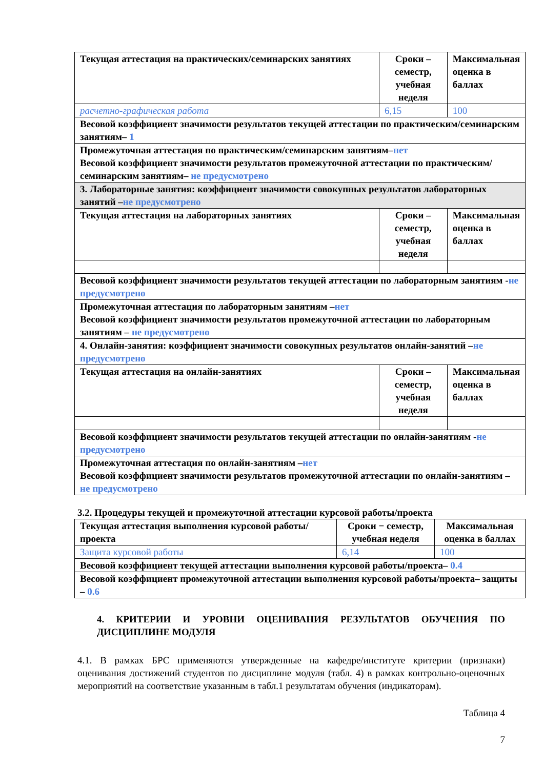| Текущая аттестация на практических/семинарских занятиях | Сроки – семестр, учебная неделя | Максимальная оценка в баллах |
| расчетно-графическая работа | 6,15 | 100 |
| Весовой коэффициент значимости результатов текущей аттестации по практическим/семинарским занятиям– 1 | | |
| Промежуточная аттестация по практическим/семинарским занятиям– нет Весовой коэффициент значимости результатов промежуточной аттестации по практическим/семинарским занятиям– не предусмотрено | | |
| 3. Лабораторные занятия: коэффициент значимости совокупных результатов лабораторных занятий – не предусмотрено | | |
| Текущая аттестация на лабораторных занятиях | Сроки – семестр, учебная неделя | Максимальная оценка в баллах |
| Весовой коэффициент значимости результатов текущей аттестации по лабораторным занятиям - не предусмотрено | | |
| Промежуточная аттестация по лабораторным занятиям – нет Весовой коэффициент значимости результатов промежуточной аттестации по лабораторным занятиям – не предусмотрено | | |
| 4. Онлайн-занятия: коэффициент значимости совокупных результатов онлайн-занятий – не предусмотрено | | |
| Текущая аттестация на онлайн-занятиях | Сроки – семестр, учебная неделя | Максимальная оценка в баллах |
| Весовой коэффициент значимости результатов текущей аттестации по онлайн-занятиям - не предусмотрено | | |
| Промежуточная аттестация по онлайн-занятиям – нет Весовой коэффициент значимости результатов промежуточной аттестации по онлайн-занятиям – не предусмотрено | | |
3.2. Процедуры текущей и промежуточной аттестации курсовой работы/проекта
| Текущая аттестация выполнения курсовой работы/проекта | Сроки − семестр, учебная неделя | Максимальная оценка в баллах |
| Защита курсовой работы | 6,14 | 100 |
| Весовой коэффициент текущей аттестации выполнения курсовой работы/проекта– 0.4 | | |
| Весовой коэффициент промежуточной аттестации выполнения курсовой работы/проекта– защиты – 0.6 | | |
4. КРИТЕРИИ И УРОВНИ ОЦЕНИВАНИЯ РЕЗУЛЬТАТОВ ОБУЧЕНИЯ ПО ДИСЦИПЛИНЕ МОДУЛЯ
4.1. В рамках БРС применяются утвержденные на кафедре/институте критерии (признаки) оценивания достижений студентов по дисциплине модуля (табл. 4) в рамках контрольно-оценочных мероприятий на соответствие указанным в табл.1 результатам обучения (индикаторам).
Таблица 4
7